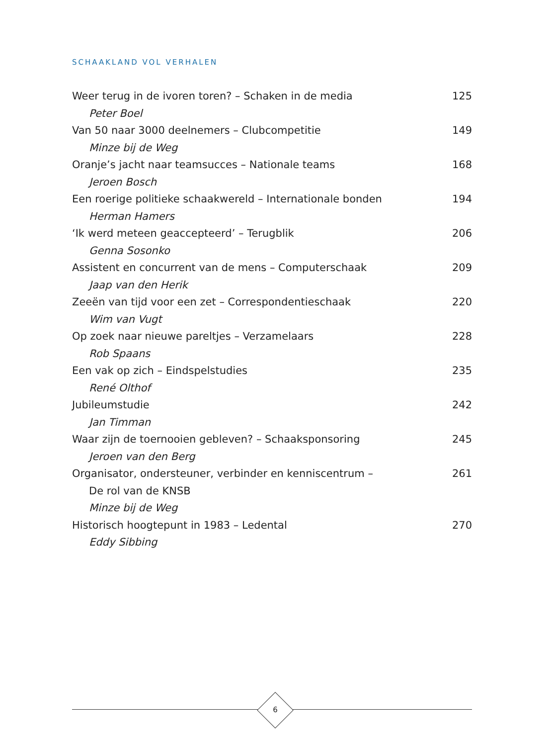SCHAAKLAND VOL VERHALEN
Weer terug in de ivoren toren? – Schaken in de media 125
Peter Boel
Van 50 naar 3000 deelnemers – Clubcompetitie 149
Minze bij de Weg
Oranje’s jacht naar teamsucces – Nationale teams 168
Jeroen Bosch
Een roerige politieke schaakwereld – Internationale bonden 194
Herman Hamers
‘Ik werd meteen geaccepteerd’ – Terugblik 206
Genna Sosonko
Assistent en concurrent van de mens – Computerschaak 209
Jaap van den Herik
Zeeën van tijd voor een zet – Correspondentieschaak 220
Wim van Vugt
Op zoek naar nieuwe pareltjes – Verzamelaars 228
Rob Spaans
Een vak op zich – Eindspelstudies 235
René Olthof
Jubileumstudie 242
Jan Timman
Waar zijn de toernooien gebleven? – Schaaksponsoring 245
Jeroen van den Berg
Organisator, ondersteuner, verbinder en kenniscentrum – 261
De rol van de KNSB
Minze bij de Weg
Historisch hoogtepunt in 1983 – Ledental 270
Eddy Sibbing
6